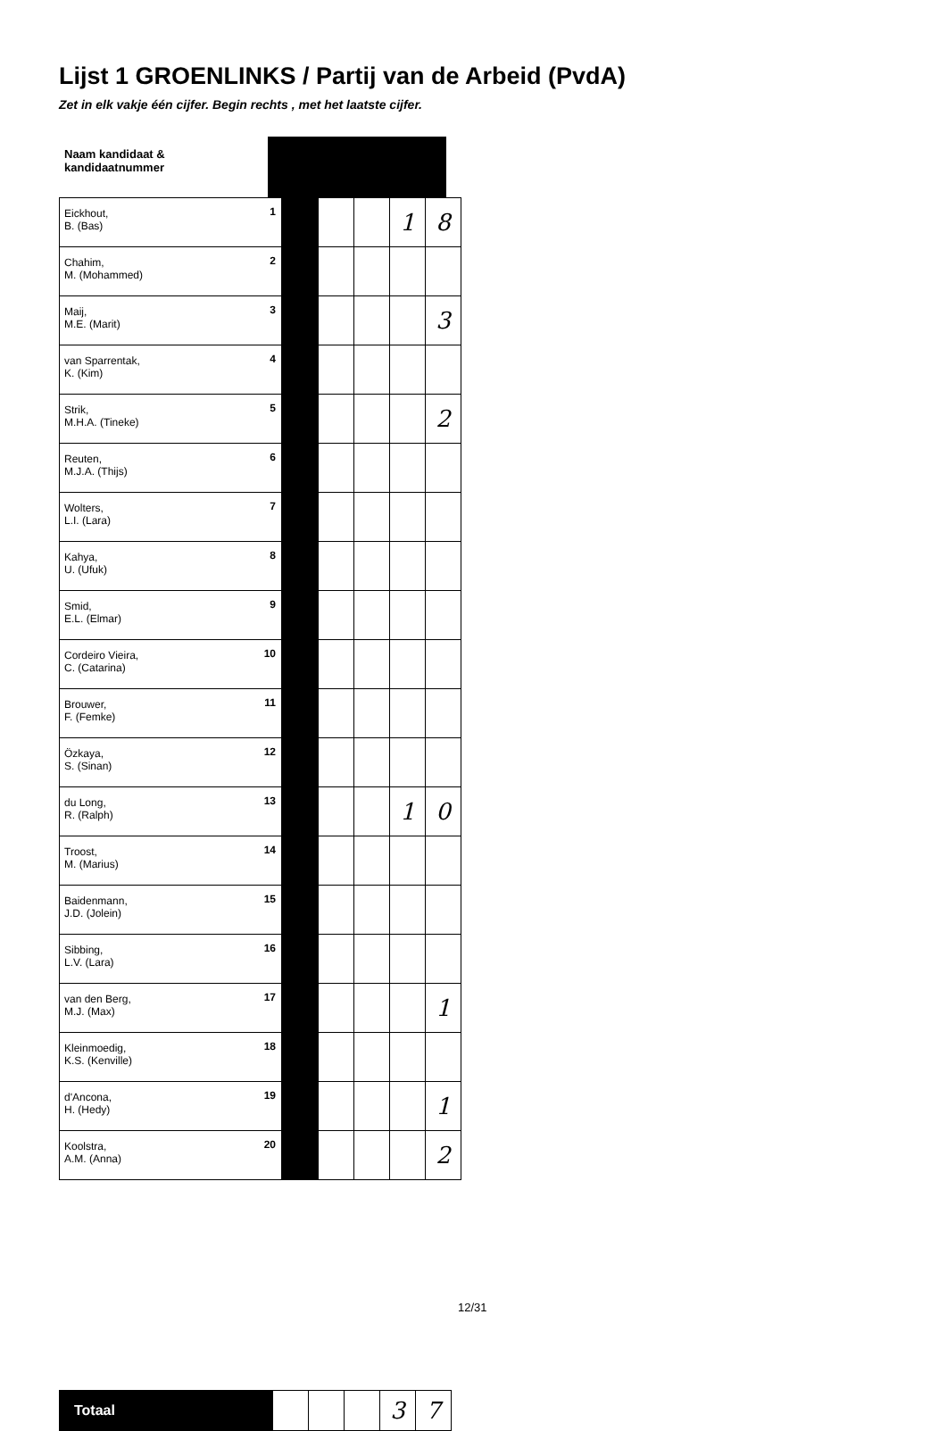Lijst 1 GROENLINKS / Partij van de Arbeid (PvdA)
Zet in elk vakje één cijfer. Begin rechts , met het laatste cijfer.
| Naam kandidaat & kandidaatnummer | |
| Eickhout, B. (Bas) | 1 | | | | 1 | 8 |
| Chahim, M. (Mohammed) | 2 | | | | | |
| Maij, M.E. (Marit) | 3 | | | | | 3 |
| van Sparrentak, K. (Kim) | 4 | | | | | |
| Strik, M.H.A. (Tineke) | 5 | | | | | 2 |
| Reuten, M.J.A. (Thijs) | 6 | | | | | |
| Wolters, L.I. (Lara) | 7 | | | | | |
| Kahya, U. (Ufuk) | 8 | | | | | |
| Smid, E.L. (Elmar) | 9 | | | | | |
| Cordeiro Vieira, C. (Catarina) | 10 | | | | | |
| Brouwer, F. (Femke) | 11 | | | | | |
| Özkaya, S. (Sinan) | 12 | | | | | |
| du Long, R. (Ralph) | 13 | | | | 1 | 0 |
| Troost, M. (Marius) | 14 | | | | | |
| Baidenmann, J.D. (Jolein) | 15 | | | | | |
| Sibbing, L.V. (Lara) | 16 | | | | | |
| van den Berg, M.J. (Max) | 17 | | | | | 1 |
| Kleinmoedig, K.S. (Kenville) | 18 | | | | | |
| d'Ancona, H. (Hedy) | 19 | | | | | 1 |
| Koolstra, A.M. (Anna) | 20 | | | | | 2 |
| Totaal | | | | 3 | 7 |
12/31